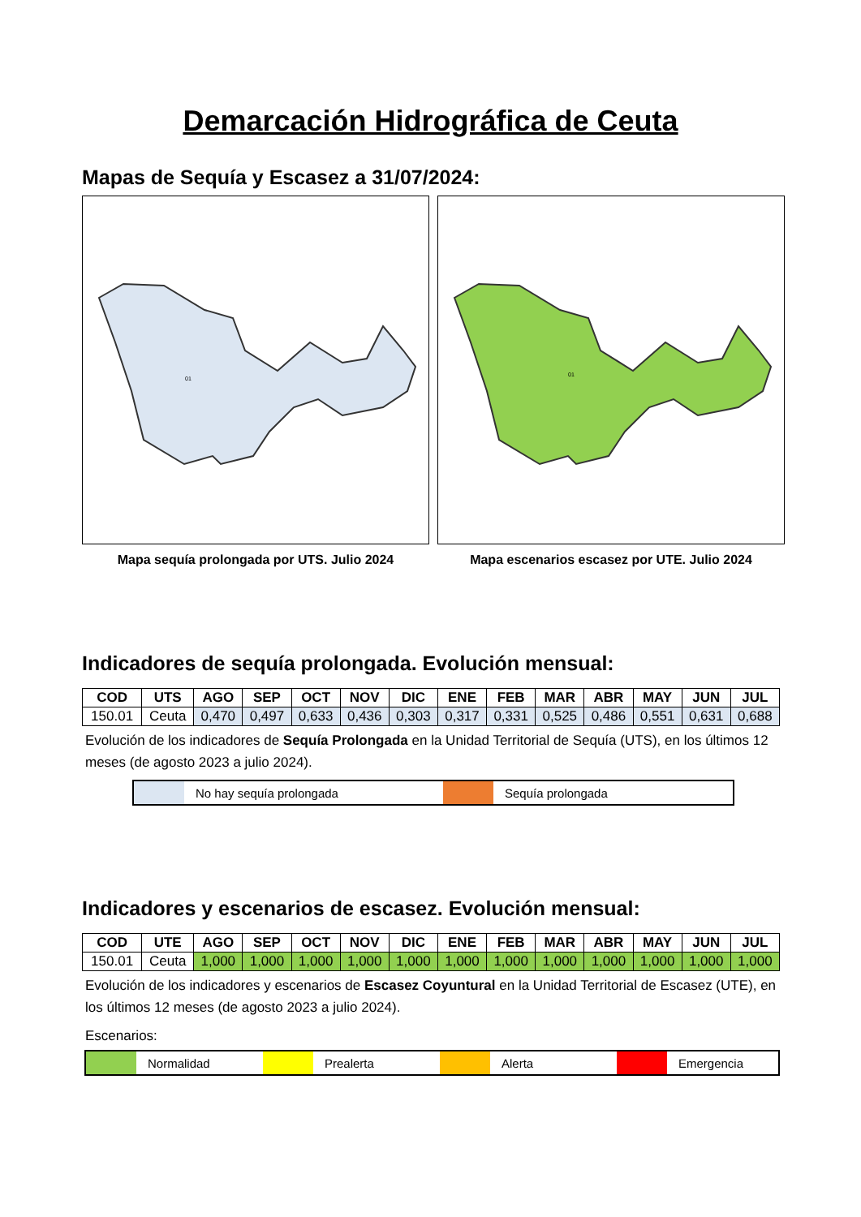Demarcación Hidrográfica de Ceuta
Mapas de Sequía y Escasez a 31/07/2024:
01
Mapa sequía prolongada por UTS. Julio 2024
01
Mapa escenarios escasez por UTE. Julio 2024
Indicadores de sequía prolongada. Evolución mensual:
| COD | UTS | AGO | SEP | OCT | NOV | DIC | ENE | FEB | MAR | ABR | MAY | JUN | JUL |
| --- | --- | --- | --- | --- | --- | --- | --- | --- | --- | --- | --- | --- | --- |
| 150.01 | Ceuta | 0,470 | 0,497 | 0,633 | 0,436 | 0,303 | 0,317 | 0,331 | 0,525 | 0,486 | 0,551 | 0,631 | 0,688 |
Evolución de los indicadores de Sequía Prolongada en la Unidad Territorial de Sequía (UTS), en los últimos 12 meses (de agosto 2023 a julio 2024).
No hay sequía prolongada Sequía prolongada
Indicadores y escenarios de escasez. Evolución mensual:
| COD | UTE | AGO | SEP | OCT | NOV | DIC | ENE | FEB | MAR | ABR | MAY | JUN | JUL |
| --- | --- | --- | --- | --- | --- | --- | --- | --- | --- | --- | --- | --- | --- |
| 150.01 | Ceuta | 1,000 | 1,000 | 1,000 | 1,000 | 1,000 | 1,000 | 1,000 | 1,000 | 1,000 | 1,000 | 1,000 | 1,000 |
Evolución de los indicadores y escenarios de Escasez Coyuntural en la Unidad Territorial de Escasez (UTE), en los últimos 12 meses (de agosto 2023 a julio 2024).
Escenarios:
Normalidad Prealerta Alerta Emergencia